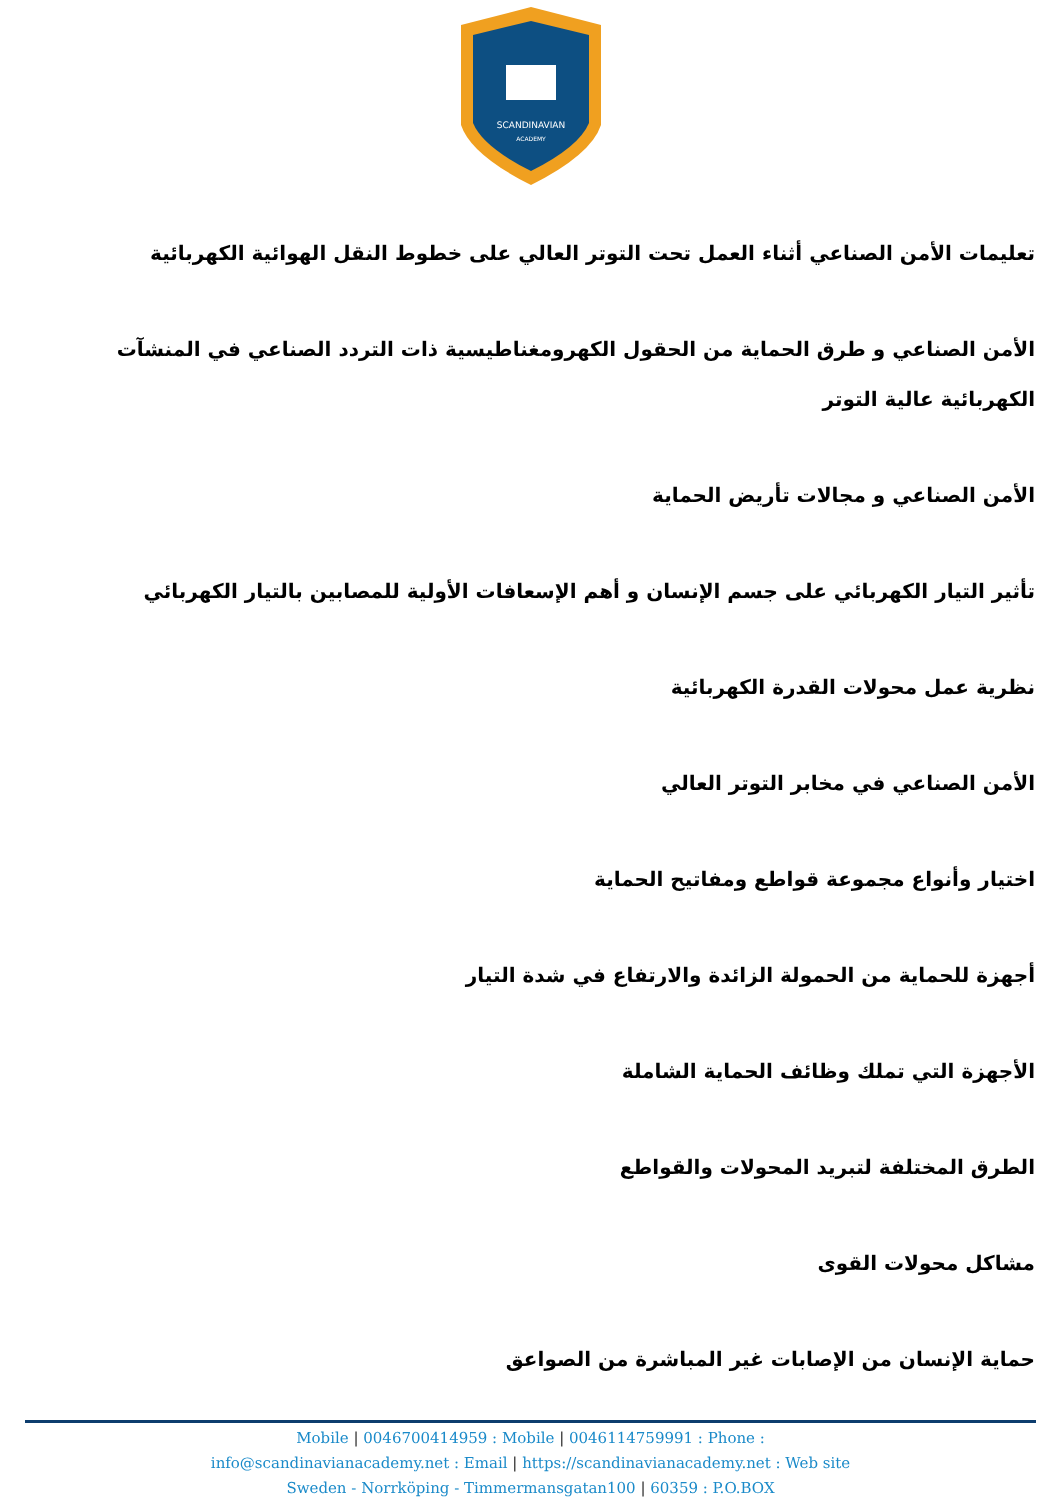SCANDINAVIAN
ACADEMY
تعليمات الأمن الصناعي أثناء العمل تحت التوتر العالي على خطوط النقل الهوائية الكهربائية
الأمن الصناعي و طرق الحماية من الحقول الكهرومغناطيسية ذات التردد الصناعي في المنشآت الكهربائية عالية التوتر
الأمن الصناعي و مجالات تأريض الحماية
تأثير التيار الكهربائي على جسم الإنسان و أهم الإسعافات الأولية للمصابين بالتيار الكهربائي
نظرية عمل محولات القدرة الكهربائية
الأمن الصناعي في مخابر التوتر العالي
اختيار وأنواع مجموعة قواطع ومفاتيح الحماية
أجهزة للحماية من الحمولة الزائدة والارتفاع في شدة التيار
الأجهزة التي تملك وظائف الحماية الشاملة
الطرق المختلفة لتبريد المحولات والقواطع
مشاكل محولات القوى
حماية الإنسان من الإصابات غير المباشرة من الصواعق
Mobile | 0046700414959 : Mobile | 0046114759991 : Phone :
info@scandinavianacademy.net : Email | https://scandinavianacademy.net : Web site
Sweden - Norrköping - Timmermansgatan100 | 60359 : P.O.BOX